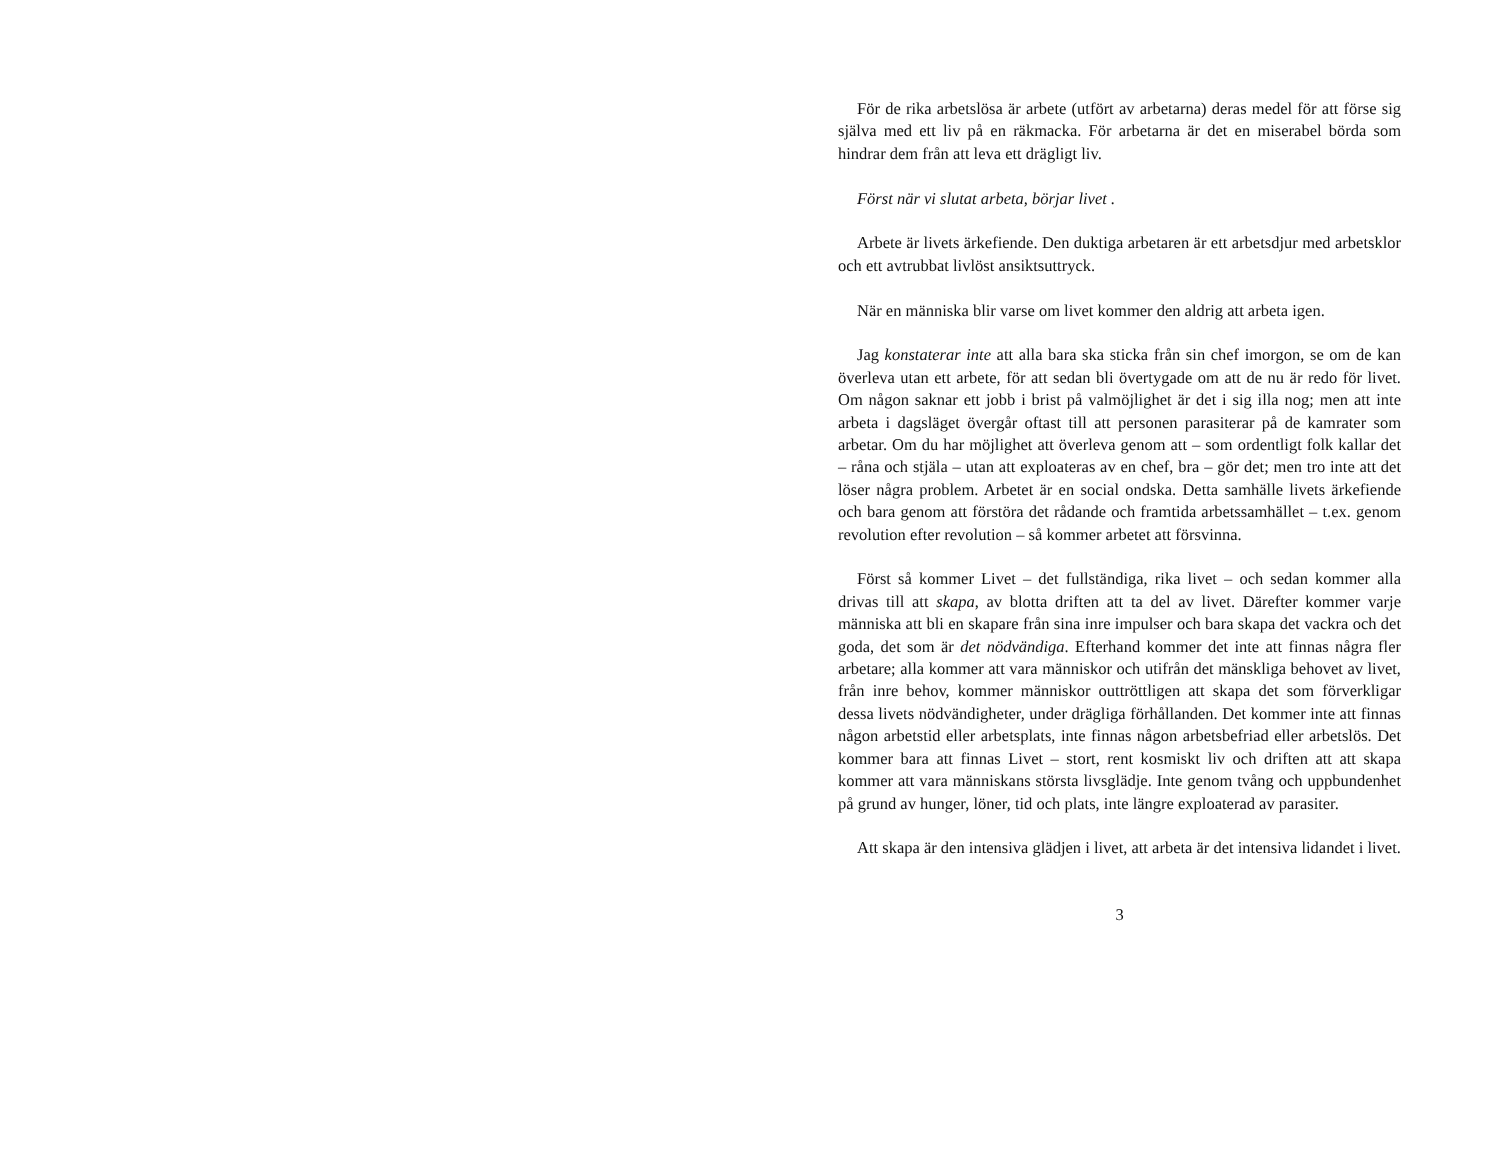För de rika arbetslösa är arbete (utfört av arbetarna) deras medel för att förse sig själva med ett liv på en räkmacka. För arbetarna är det en miserabel börda som hindrar dem från att leva ett drägligt liv.
Först när vi slutat arbeta, börjar livet .
Arbete är livets ärkefiende. Den duktiga arbetaren är ett arbetsdjur med arbetsklor och ett avtrubbat livlöst ansiktsuttryck.
När en människa blir varse om livet kommer den aldrig att arbeta igen.
Jag konstaterar inte att alla bara ska sticka från sin chef imorgon, se om de kan överleva utan ett arbete, för att sedan bli övertygade om att de nu är redo för livet. Om någon saknar ett jobb i brist på valmöjlighet är det i sig illa nog; men att inte arbeta i dagsläget övergår oftast till att personen parasiterar på de kamrater som arbetar. Om du har möjlighet att överleva genom att – som ordentligt folk kallar det – råna och stjäla – utan att exploateras av en chef, bra – gör det; men tro inte att det löser några problem. Arbetet är en social ondska. Detta samhälle livets ärkefiende och bara genom att förstöra det rådande och framtida arbetssamhället – t.ex. genom revolution efter revolution – så kommer arbetet att försvinna.
Först så kommer Livet – det fullständiga, rika livet – och sedan kommer alla drivas till att skapa, av blotta driften att ta del av livet. Därefter kommer varje människa att bli en skapare från sina inre impulser och bara skapa det vackra och det goda, det som är det nödvändiga. Efterhand kommer det inte att finnas några fler arbetare; alla kommer att vara människor och utifrån det mänskliga behovet av livet, från inre behov, kommer människor outtröttligen att skapa det som förverkligar dessa livets nödvändigheter, under drägliga förhållanden. Det kommer inte att finnas någon arbetstid eller arbetsplats, inte finnas någon arbetsbefriad eller arbetslös. Det kommer bara att finnas Livet – stort, rent kosmiskt liv och driften att att skapa kommer att vara människans största livsglädje. Inte genom tvång och uppbundenhet på grund av hunger, löner, tid och plats, inte längre exploaterad av parasiter.
Att skapa är den intensiva glädjen i livet, att arbeta är det intensiva lidandet i livet.
3